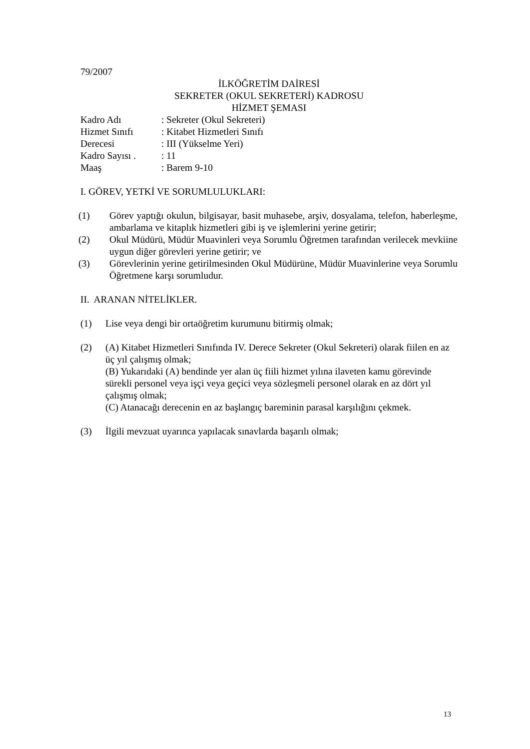79/2007
İLKÖĞRETİM DAİRESİ
SEKRETER (OKUL SEKRETERİ) KADROSU
HİZMET ŞEMASI
Kadro Adı: Sekreter (Okul Sekreteri)
Hizmet Sınıfı: Kitabet Hizmetleri Sınıfı
Derecesi: III (Yükselme Yeri)
Kadro Sayısı .: 11
Maaş: Barem 9-10
I. GÖREV, YETKİ VE SORUMLULUKLARI:
(1) Görev yaptığı okulun, bilgisayar, basit muhasebe, arşiv, dosyalama, telefon, haberleşme, ambarlama ve kitaplık hizmetleri gibi iş ve işlemlerini yerine getirir;
(2) Okul Müdürü, Müdür Muavinleri veya Sorumlu Öğretmen tarafından verilecek mevkiine uygun diğer görevleri yerine getirir; ve
(3) Görevlerinin yerine getirilmesinden Okul Müdürüne, Müdür Muavinlerine veya Sorumlu Öğretmene karşı sorumludur.
II. ARANAN NİTELİKLER.
(1) Lise veya dengi bir ortaöğretim kurumunu bitirmiş olmak;
(2) (A) Kitabet Hizmetleri Sınıfında IV. Derece Sekreter (Okul Sekreteri) olarak fiilen en az üç yıl çalışmış olmak;
(B) Yukarıdaki (A) bendinde yer alan üç fiili hizmet yılına ilaveten kamu görevinde sürekli personel veya işçi veya geçici veya sözleşmeli personel olarak en az dört yıl çalışmış olmak;
(C) Atanacağı derecenin en az başlangıç bareminin parasal karşılığını çekmek.
(3) İlgili mevzuat uyarınca yapılacak sınavlarda başarılı olmak;
13